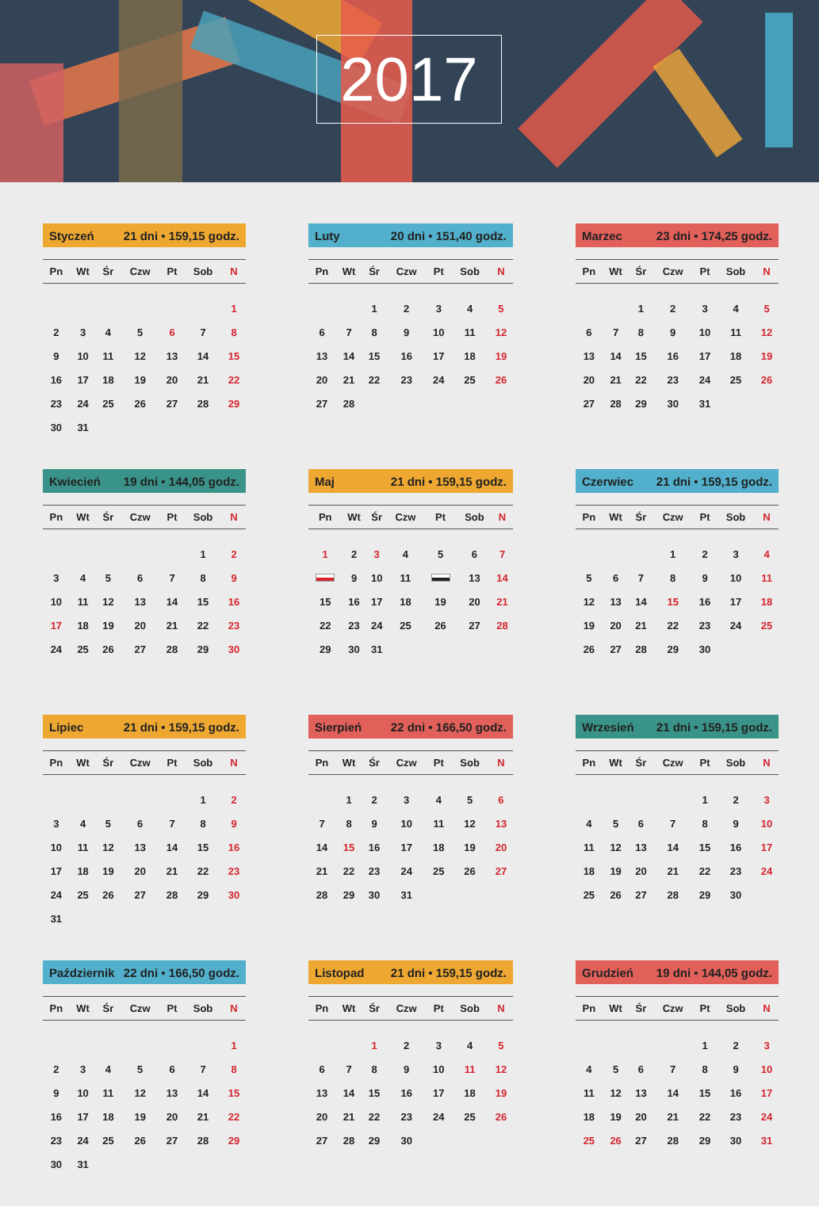2017
Styczeń 21 dni • 159,15 godz.
| Pn | Wt | Śr | Czw | Pt | Sob | N |
| --- | --- | --- | --- | --- | --- | --- |
| | | | | | | 1 |
| 2 | 3 | 4 | 5 | 6 | 7 | 8 |
| 9 | 10 | 11 | 12 | 13 | 14 | 15 |
| 16 | 17 | 18 | 19 | 20 | 21 | 22 |
| 23 | 24 | 25 | 26 | 27 | 28 | 29 |
| 30 | 31 | | | | | |
Luty 20 dni • 151,40 godz.
| Pn | Wt | Śr | Czw | Pt | Sob | N |
| --- | --- | --- | --- | --- | --- | --- |
| | | 1 | 2 | 3 | 4 | 5 |
| 6 | 7 | 8 | 9 | 10 | 11 | 12 |
| 13 | 14 | 15 | 16 | 17 | 18 | 19 |
| 20 | 21 | 22 | 23 | 24 | 25 | 26 |
| 27 | 28 | | | | | |
Marzec 23 dni • 174,25 godz.
| Pn | Wt | Śr | Czw | Pt | Sob | N |
| --- | --- | --- | --- | --- | --- | --- |
| | | 1 | 2 | 3 | 4 | 5 |
| 6 | 7 | 8 | 9 | 10 | 11 | 12 |
| 13 | 14 | 15 | 16 | 17 | 18 | 19 |
| 20 | 21 | 22 | 23 | 24 | 25 | 26 |
| 27 | 28 | 29 | 30 | 31 | | |
Kwiecień 19 dni • 144,05 godz.
| Pn | Wt | Śr | Czw | Pt | Sob | N |
| --- | --- | --- | --- | --- | --- | --- |
| | | | | | 1 | 2 |
| 3 | 4 | 5 | 6 | 7 | 8 | 9 |
| 10 | 11 | 12 | 13 | 14 | 15 | 16 |
| 17 | 18 | 19 | 20 | 21 | 22 | 23 |
| 24 | 25 | 26 | 27 | 28 | 29 | 30 |
Maj 21 dni • 159,15 godz.
| Pn | Wt | Śr | Czw | Pt | Sob | N |
| --- | --- | --- | --- | --- | --- | --- |
| 1 | 2 | 3 | 4 | 5 | 6 | 7 |
| | 9 | 10 | 11 | | 13 | 14 |
| 15 | 16 | 17 | 18 | 19 | 20 | 21 |
| 22 | 23 | 24 | 25 | 26 | 27 | 28 |
| 29 | 30 | 31 | | | | |
Czerwiec 21 dni • 159,15 godz.
| Pn | Wt | Śr | Czw | Pt | Sob | N |
| --- | --- | --- | --- | --- | --- | --- |
| | | | 1 | 2 | 3 | 4 |
| 5 | 6 | 7 | 8 | 9 | 10 | 11 |
| 12 | 13 | 14 | 15 | 16 | 17 | 18 |
| 19 | 20 | 21 | 22 | 23 | 24 | 25 |
| 26 | 27 | 28 | 29 | 30 | | |
Lipiec 21 dni • 159,15 godz.
| Pn | Wt | Śr | Czw | Pt | Sob | N |
| --- | --- | --- | --- | --- | --- | --- |
| | | | | | 1 | 2 |
| 3 | 4 | 5 | 6 | 7 | 8 | 9 |
| 10 | 11 | 12 | 13 | 14 | 15 | 16 |
| 17 | 18 | 19 | 20 | 21 | 22 | 23 |
| 24 | 25 | 26 | 27 | 28 | 29 | 30 |
| 31 | | | | | | |
Sierpień 22 dni • 166,50 godz.
| Pn | Wt | Śr | Czw | Pt | Sob | N |
| --- | --- | --- | --- | --- | --- | --- |
| | 1 | 2 | 3 | 4 | 5 | 6 |
| 7 | 8 | 9 | 10 | 11 | 12 | 13 |
| 14 | 15 | 16 | 17 | 18 | 19 | 20 |
| 21 | 22 | 23 | 24 | 25 | 26 | 27 |
| 28 | 29 | 30 | 31 | | | |
Wrzesień 21 dni • 159,15 godz.
| Pn | Wt | Śr | Czw | Pt | Sob | N |
| --- | --- | --- | --- | --- | --- | --- |
| | | | | 1 | 2 | 3 |
| 4 | 5 | 6 | 7 | 8 | 9 | 10 |
| 11 | 12 | 13 | 14 | 15 | 16 | 17 |
| 18 | 19 | 20 | 21 | 22 | 23 | 24 |
| 25 | 26 | 27 | 28 | 29 | 30 | |
Październik 22 dni • 166,50 godz.
| Pn | Wt | Śr | Czw | Pt | Sob | N |
| --- | --- | --- | --- | --- | --- | --- |
| | | | | | | 1 |
| 2 | 3 | 4 | 5 | 6 | 7 | 8 |
| 9 | 10 | 11 | 12 | 13 | 14 | 15 |
| 16 | 17 | 18 | 19 | 20 | 21 | 22 |
| 23 | 24 | 25 | 26 | 27 | 28 | 29 |
| 30 | 31 | | | | | |
Listopad 21 dni • 159,15 godz.
| Pn | Wt | Śr | Czw | Pt | Sob | N |
| --- | --- | --- | --- | --- | --- | --- |
| | | 1 | 2 | 3 | 4 | 5 |
| 6 | 7 | 8 | 9 | 10 | 11 | 12 |
| 13 | 14 | 15 | 16 | 17 | 18 | 19 |
| 20 | 21 | 22 | 23 | 24 | 25 | 26 |
| 27 | 28 | 29 | 30 | | | |
Grudzień 19 dni • 144,05 godz.
| Pn | Wt | Śr | Czw | Pt | Sob | N |
| --- | --- | --- | --- | --- | --- | --- |
| | | | | 1 | 2 | 3 |
| 4 | 5 | 6 | 7 | 8 | 9 | 10 |
| 11 | 12 | 13 | 14 | 15 | 16 | 17 |
| 18 | 19 | 20 | 21 | 22 | 23 | 24 |
| 25 | 26 | 27 | 28 | 29 | 30 | 31 |